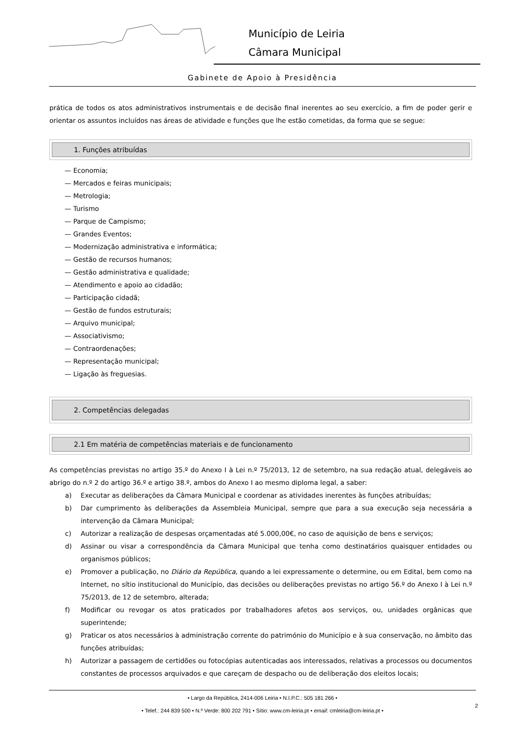Município de Leiria
Câmara Municipal
Gabinete de Apoio à Presidência
prática de todos os atos administrativos instrumentais e de decisão final inerentes ao seu exercício, a fim de poder gerir e orientar os assuntos incluídos nas áreas de atividade e funções que lhe estão cometidas, da forma que se segue:
1. Funções atribuídas
— Economia;
— Mercados e feiras municipais;
— Metrologia;
— Turismo
— Parque de Campismo;
— Grandes Eventos;
— Modernização administrativa e informática;
— Gestão de recursos humanos;
— Gestão administrativa e qualidade;
— Atendimento e apoio ao cidadão;
— Participação cidadã;
— Gestão de fundos estruturais;
— Arquivo municipal;
— Associativismo;
— Contraordenações;
— Representação municipal;
— Ligação às freguesias.
2. Competências delegadas
2.1 Em matéria de competências materiais e de funcionamento
As competências previstas no artigo 35.º do Anexo I à Lei n.º 75/2013, 12 de setembro, na sua redação atual, delegáveis ao abrigo do n.º 2 do artigo 36.º e artigo 38.º, ambos do Anexo I ao mesmo diploma legal, a saber:
a) Executar as deliberações da Câmara Municipal e coordenar as atividades inerentes às funções atribuídas;
b) Dar cumprimento às deliberações da Assembleia Municipal, sempre que para a sua execução seja necessária a intervenção da Câmara Municipal;
c) Autorizar a realização de despesas orçamentadas até 5.000,00€, no caso de aquisição de bens e serviços;
d) Assinar ou visar a correspondência da Câmara Municipal que tenha como destinatários quaisquer entidades ou organismos públicos;
e) Promover a publicação, no Diário da República, quando a lei expressamente o determine, ou em Edital, bem como na Internet, no sítio institucional do Município, das decisões ou deliberações previstas no artigo 56.º do Anexo I à Lei n.º 75/2013, de 12 de setembro, alterada;
f) Modificar ou revogar os atos praticados por trabalhadores afetos aos serviços, ou, unidades orgânicas que superintende;
g) Praticar os atos necessários à administração corrente do património do Município e à sua conservação, no âmbito das funções atribuídas;
h) Autorizar a passagem de certidões ou fotocópias autenticadas aos interessados, relativas a processos ou documentos constantes de processos arquivados e que careçam de despacho ou de deliberação dos eleitos locais;
• Largo da República, 2414-006 Leiria • N.I.P.C.: 505 181 266 •
• Telef.: 244 839 500 • N.º Verde: 800 202 791 • Sítio: www.cm-leiria.pt • email: cmleiria@cm-leiria.pt •
2